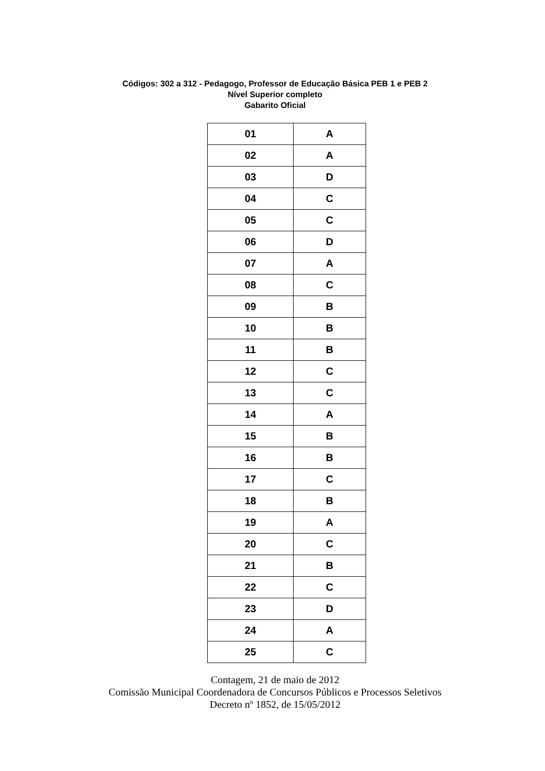Códigos: 302 a 312 - Pedagogo, Professor de Educação Básica PEB 1 e PEB 2
Nível Superior completo
Gabarito Oficial
| 01 | A |
| 02 | A |
| 03 | D |
| 04 | C |
| 05 | C |
| 06 | D |
| 07 | A |
| 08 | C |
| 09 | B |
| 10 | B |
| 11 | B |
| 12 | C |
| 13 | C |
| 14 | A |
| 15 | B |
| 16 | B |
| 17 | C |
| 18 | B |
| 19 | A |
| 20 | C |
| 21 | B |
| 22 | C |
| 23 | D |
| 24 | A |
| 25 | C |
Contagem, 21 de maio de 2012
Comissão Municipal Coordenadora de Concursos Públicos e Processos Seletivos
Decreto nº 1852, de 15/05/2012